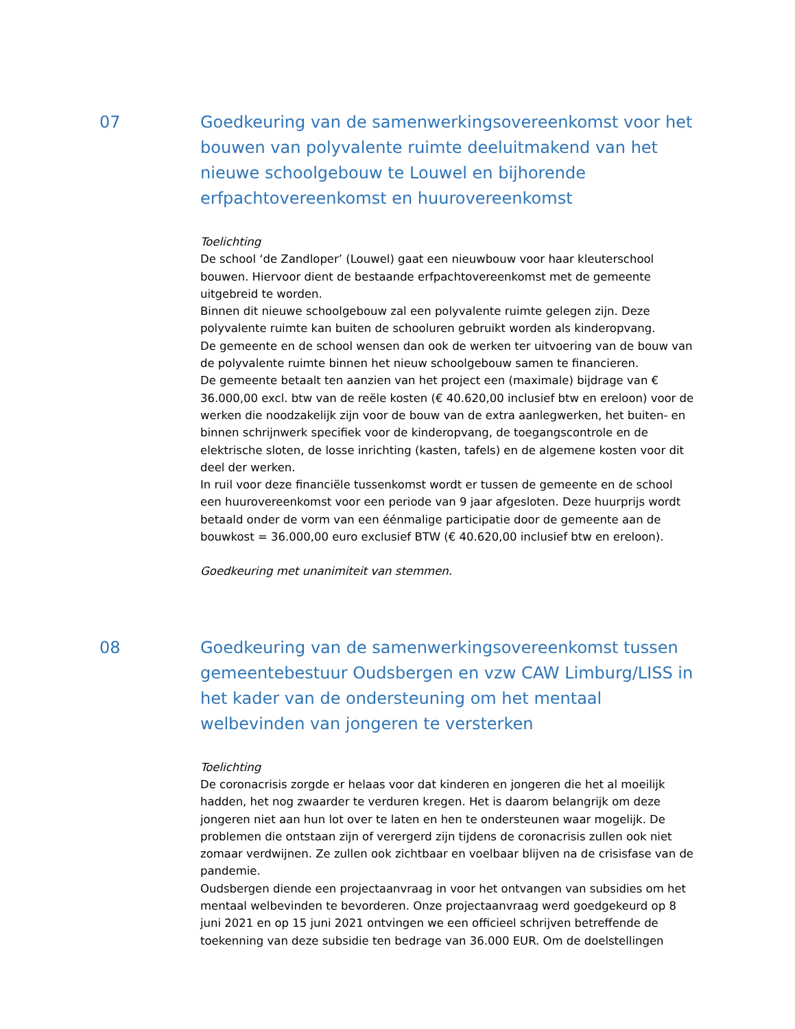07 Goedkeuring van de samenwerkingsovereenkomst voor het bouwen van polyvalente ruimte deeluitmakend van het nieuwe schoolgebouw te Louwel en bijhorende erfpachtovereenkomst en huurovereenkomst
Toelichting
De school ‘de Zandloper’ (Louwel) gaat een nieuwbouw voor haar kleuterschool bouwen. Hiervoor dient de bestaande erfpachtovereenkomst met de gemeente uitgebreid te worden.
Binnen dit nieuwe schoolgebouw zal een polyvalente ruimte gelegen zijn. Deze polyvalente ruimte kan buiten de schooluren gebruikt worden als kinderopvang.
De gemeente en de school wensen dan ook de werken ter uitvoering van de bouw van de polyvalente ruimte binnen het nieuw schoolgebouw samen te financieren.
De gemeente betaalt ten aanzien van het project een (maximale) bijdrage van € 36.000,00 excl. btw van de reële kosten (€ 40.620,00 inclusief btw en ereloon) voor de werken die noodzakelijk zijn voor de bouw van de extra aanlegwerken, het buiten- en binnen schrijnwerk specifiek voor de kinderopvang, de toegangscontrole en de elektrische sloten, de losse inrichting (kasten, tafels) en de algemene kosten voor dit deel der werken.
In ruil voor deze financiële tussenkomst wordt er tussen de gemeente en de school een huurovereenkomst voor een periode van 9 jaar afgesloten. Deze huurprijs wordt betaald onder de vorm van een éénmalige participatie door de gemeente aan de bouwkost = 36.000,00 euro exclusief BTW (€ 40.620,00 inclusief btw en ereloon).
Goedkeuring met unanimiteit van stemmen.
08 Goedkeuring van de samenwerkingsovereenkomst tussen gemeentebestuur Oudsbergen en vzw CAW Limburg/LISS in het kader van de ondersteuning om het mentaal welbevinden van jongeren te versterken
Toelichting
De coronacrisis zorgde er helaas voor dat kinderen en jongeren die het al moeilijk hadden, het nog zwaarder te verduren kregen. Het is daarom belangrijk om deze jongeren niet aan hun lot over te laten en hen te ondersteunen waar mogelijk. De problemen die ontstaan zijn of verergerd zijn tijdens de coronacrisis zullen ook niet zomaar verdwijnen. Ze zullen ook zichtbaar en voelbaar blijven na de crisisfase van de pandemie.
Oudsbergen diende een projectaanvraag in voor het ontvangen van subsidies om het mentaal welbevinden te bevorderen. Onze projectaanvraag werd goedgekeurd op 8 juni 2021 en op 15 juni 2021 ontvingen we een officieel schrijven betreffende de toekenning van deze subsidie ten bedrage van 36.000 EUR. Om de doelstellingen